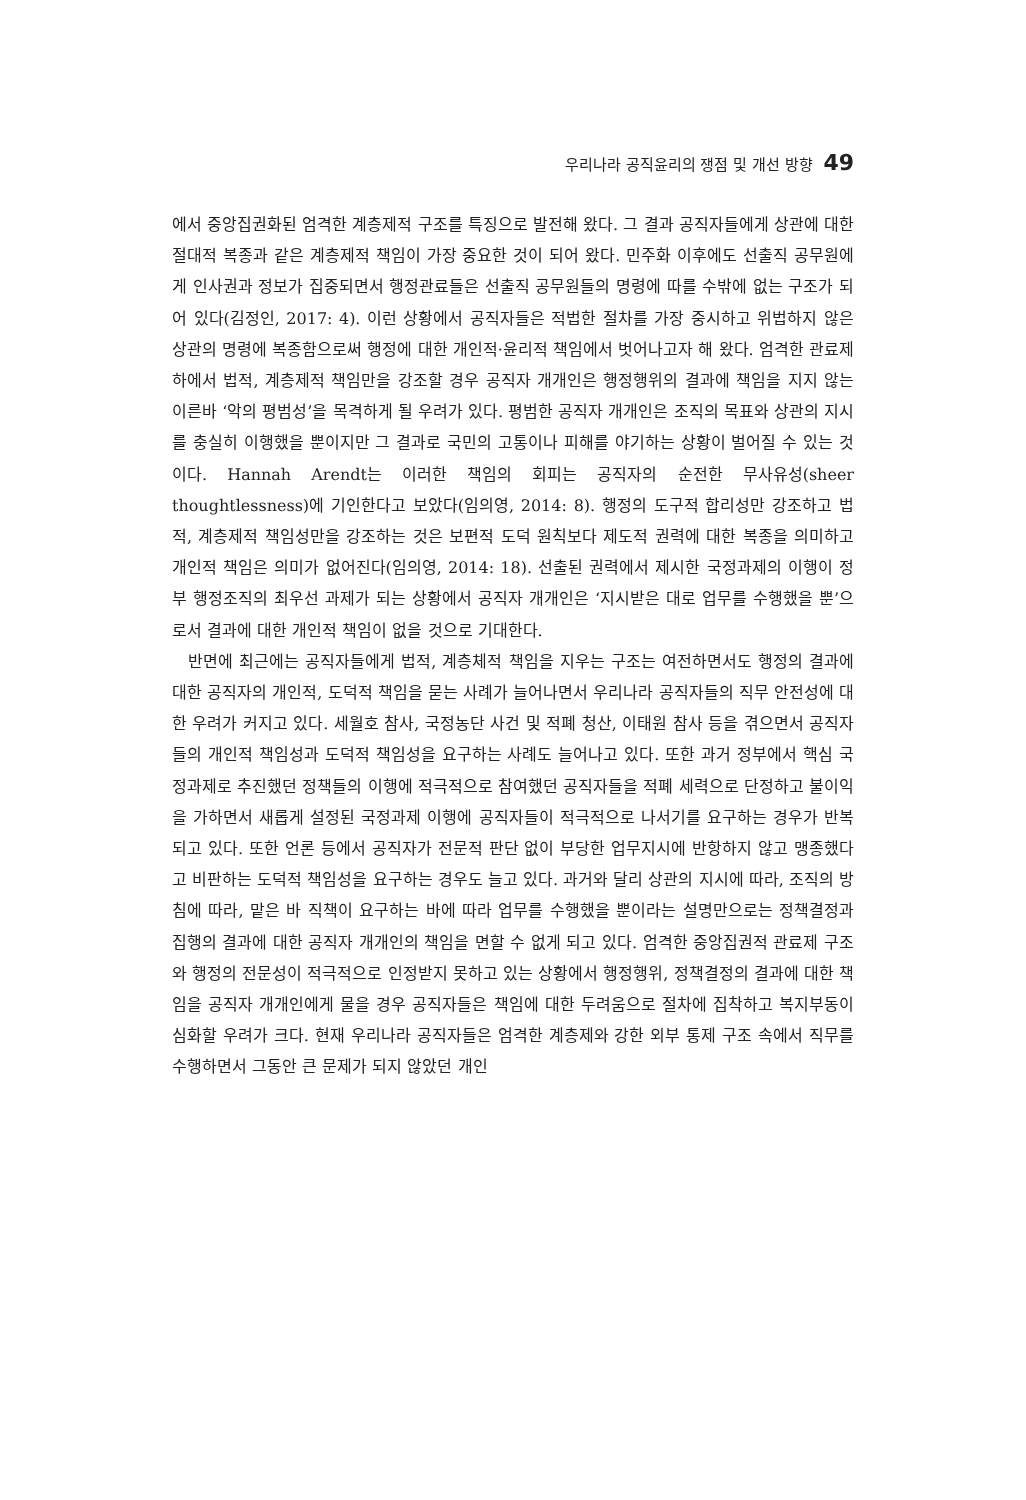우리나라 공직윤리의 쟁점 및 개선 방향 49
에서 중앙집권화된 엄격한 계층제적 구조를 특징으로 발전해 왔다. 그 결과 공직자들에게 상관에 대한 절대적 복종과 같은 계층제적 책임이 가장 중요한 것이 되어 왔다. 민주화 이후에도 선출직 공무원에게 인사권과 정보가 집중되면서 행정관료들은 선출직 공무원들의 명령에 따를 수밖에 없는 구조가 되어 있다(김정인, 2017: 4). 이런 상황에서 공직자들은 적법한 절차를 가장 중시하고 위법하지 않은 상관의 명령에 복종함으로써 행정에 대한 개인적·윤리적 책임에서 벗어나고자 해 왔다. 엄격한 관료제하에서 법적, 계층제적 책임만을 강조할 경우 공직자 개개인은 행정행위의 결과에 책임을 지지 않는 이른바 ‘악의 평범성’을 목격하게 될 우려가 있다. 평범한 공직자 개개인은 조직의 목표와 상관의 지시를 충실히 이행했을 뿐이지만 그 결과로 국민의 고통이나 피해를 야기하는 상황이 벌어질 수 있는 것이다. Hannah Arendt는 이러한 책임의 회피는 공직자의 순전한 무사유성(sheer thoughtlessness)에 기인한다고 보았다(임의영, 2014: 8). 행정의 도구적 합리성만 강조하고 법적, 계층제적 책임성만을 강조하는 것은 보편적 도덕 원칙보다 제도적 권력에 대한 복종을 의미하고 개인적 책임은 의미가 없어진다(임의영, 2014: 18). 선출된 권력에서 제시한 국정과제의 이행이 정부 행정조직의 최우선 과제가 되는 상황에서 공직자 개개인은 ‘지시받은 대로 업무를 수행했을 뿐’으로서 결과에 대한 개인적 책임이 없을 것으로 기대한다.
반면에 최근에는 공직자들에게 법적, 계층체적 책임을 지우는 구조는 여전하면서도 행정의 결과에 대한 공직자의 개인적, 도덕적 책임을 묻는 사례가 늘어나면서 우리나라 공직자들의 직무 안전성에 대한 우려가 커지고 있다. 세월호 참사, 국정농단 사건 및 적폐 청산, 이태원 참사 등을 겪으면서 공직자들의 개인적 책임성과 도덕적 책임성을 요구하는 사례도 늘어나고 있다. 또한 과거 정부에서 핵심 국정과제로 추진했던 정책들의 이행에 적극적으로 참여했던 공직자들을 적폐 세력으로 단정하고 불이익을 가하면서 새롭게 설정된 국정과제 이행에 공직자들이 적극적으로 나서기를 요구하는 경우가 반복되고 있다. 또한 언론 등에서 공직자가 전문적 판단 없이 부당한 업무지시에 반항하지 않고 맹종했다고 비판하는 도덕적 책임성을 요구하는 경우도 늘고 있다. 과거와 달리 상관의 지시에 따라, 조직의 방침에 따라, 맡은 바 직책이 요구하는 바에 따라 업무를 수행했을 뿐이라는 설명만으로는 정책결정과 집행의 결과에 대한 공직자 개개인의 책임을 면할 수 없게 되고 있다. 엄격한 중앙집권적 관료제 구조와 행정의 전문성이 적극적으로 인정받지 못하고 있는 상황에서 행정행위, 정책결정의 결과에 대한 책임을 공직자 개개인에게 물을 경우 공직자들은 책임에 대한 두려움으로 절차에 집착하고 복지부동이 심화할 우려가 크다. 현재 우리나라 공직자들은 엄격한 계층제와 강한 외부 통제 구조 속에서 직무를 수행하면서 그동안 큰 문제가 되지 않았던 개인